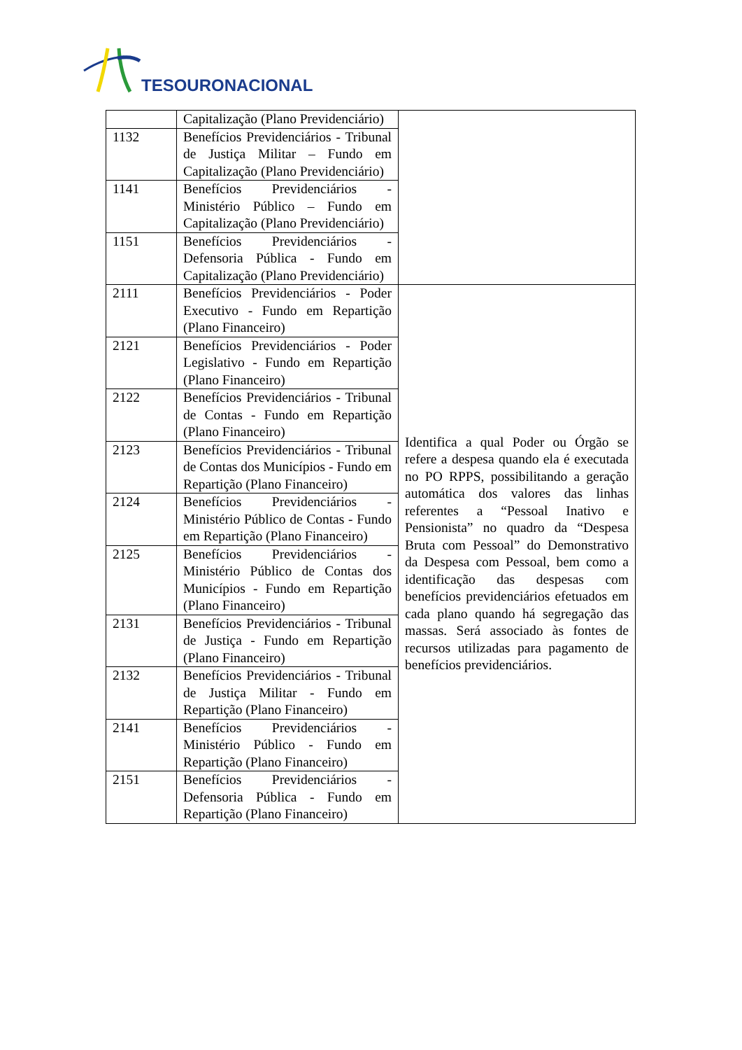TESOURONACIONAL
| | Capitalização (Plano Previdenciário) | |
| 1132 | Benefícios Previdenciários - Tribunal de Justiça Militar – Fundo em Capitalização (Plano Previdenciário) | |
| 1141 | Benefícios Previdenciários - Ministério Público – Fundo em Capitalização (Plano Previdenciário) | |
| 1151 | Benefícios Previdenciários - Defensoria Pública - Fundo em Capitalização (Plano Previdenciário) | |
| 2111 | Benefícios Previdenciários - Poder Executivo - Fundo em Repartição (Plano Financeiro) | Identifica a qual Poder ou Órgão se refere a despesa quando ela é executada no PO RPPS, possibilitando a geração automática dos valores das linhas referentes a “Pessoal Inativo e Pensionista” no quadro da “Despesa Bruta com Pessoal” do Demonstrativo da Despesa com Pessoal, bem como a identificação das despesas com benefícios previdenciários efetuados em cada plano quando há segregação das massas. Será associado às fontes de recursos utilizadas para pagamento de benefícios previdenciários. |
| 2121 | Benefícios Previdenciários - Poder Legislativo - Fundo em Repartição (Plano Financeiro) | |
| 2122 | Benefícios Previdenciários - Tribunal de Contas - Fundo em Repartição (Plano Financeiro) | |
| 2123 | Benefícios Previdenciários - Tribunal de Contas dos Municípios - Fundo em Repartição (Plano Financeiro) | |
| 2124 | Benefícios Previdenciários - Ministério Público de Contas - Fundo em Repartição (Plano Financeiro) | |
| 2125 | Benefícios Previdenciários - Ministério Público de Contas dos Municípios - Fundo em Repartição (Plano Financeiro) | |
| 2131 | Benefícios Previdenciários - Tribunal de Justiça - Fundo em Repartição (Plano Financeiro) | |
| 2132 | Benefícios Previdenciários - Tribunal de Justiça Militar - Fundo em Repartição (Plano Financeiro) | |
| 2141 | Benefícios Previdenciários - Ministério Público - Fundo em Repartição (Plano Financeiro) | |
| 2151 | Benefícios Previdenciários - Defensoria Pública - Fundo em Repartição (Plano Financeiro) | |